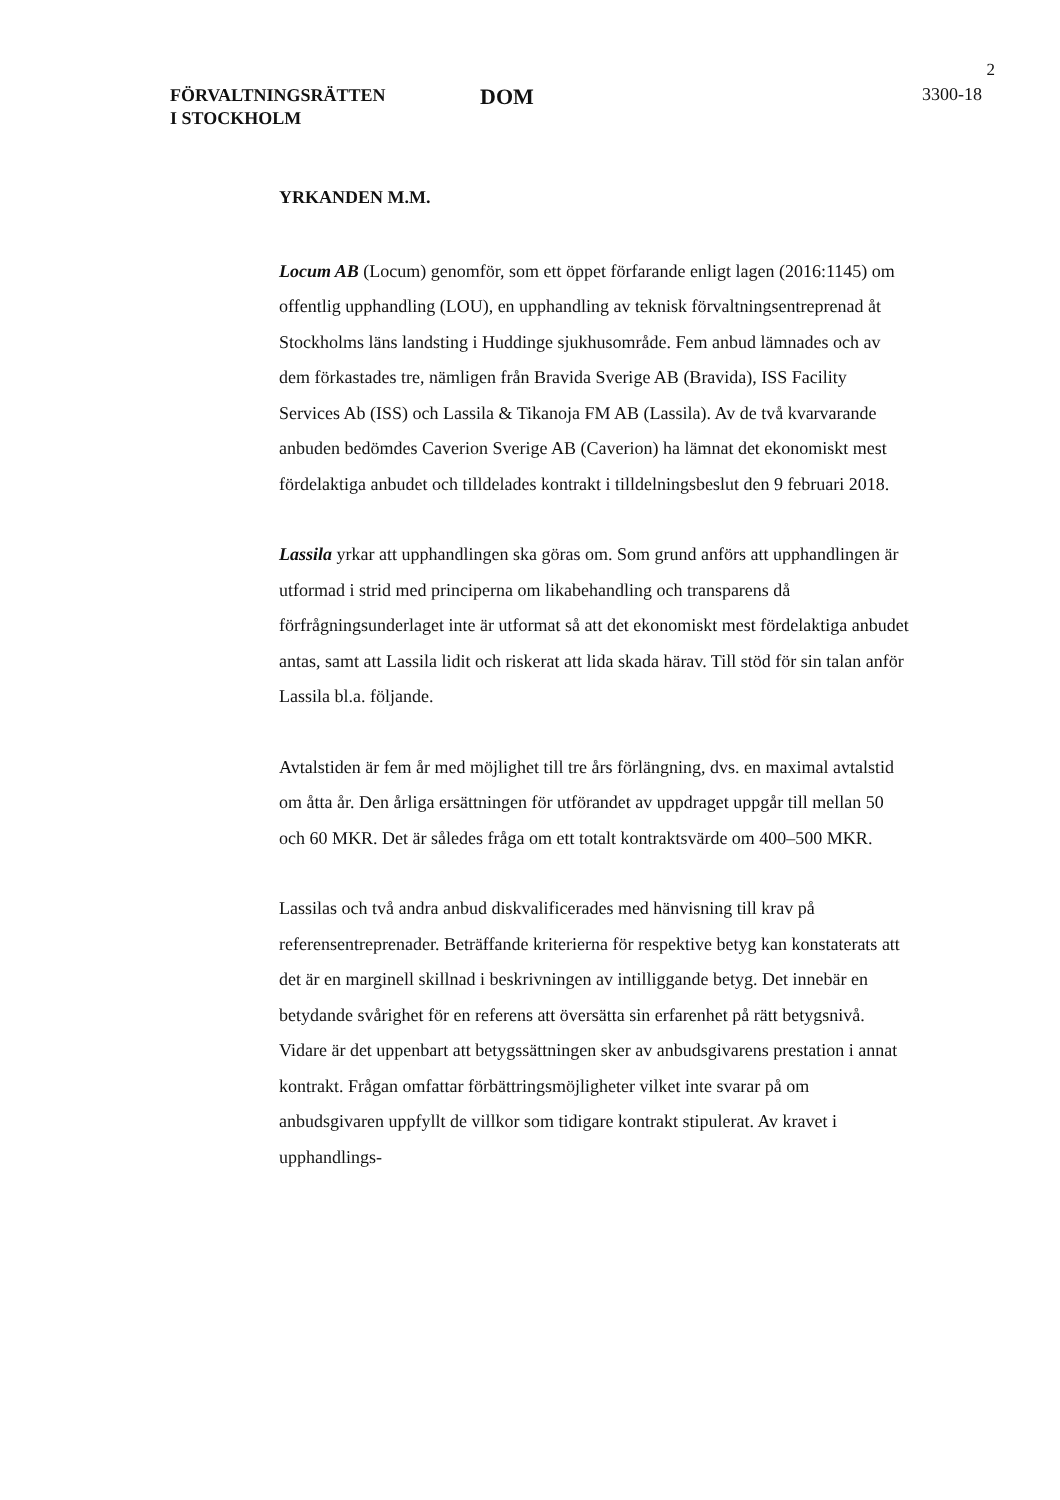2
FÖRVALTNINGSRÄTTEN
I STOCKHOLM
DOM
3300-18
YRKANDEN M.M.
Locum AB (Locum) genomför, som ett öppet förfarande enligt lagen (2016:1145) om offentlig upphandling (LOU), en upphandling av teknisk förvaltningsentreprenad åt Stockholms läns landsting i Huddinge sjukhus­område. Fem anbud lämnades och av dem förkastades tre, nämligen från Bravida Sverige AB (Bravida), ISS Facility Services Ab (ISS) och Lassila & Tikanoja FM AB (Lassila). Av de två kvarvarande anbuden bedömdes Caverion Sverige AB (Caverion) ha lämnat det ekonomiskt mest fördel­aktiga anbudet och tilldelades kontrakt i tilldelningsbeslut den 9 februari 2018.
Lassila yrkar att upphandlingen ska göras om. Som grund anförs att upp­handlingen är utformad i strid med principerna om likabehandling och transparens då förfrågningsunderlaget inte är utformat så att det ekonomiskt mest fördelaktiga anbudet antas, samt att Lassila lidit och riskerat att lida skada härav. Till stöd för sin talan anför Lassila bl.a. följande.
Avtalstiden är fem år med möjlighet till tre års förlängning, dvs. en maximal avtalstid om åtta år. Den årliga ersättningen för utförandet av uppdraget uppgår till mellan 50 och 60 MKR. Det är således fråga om ett totalt kontraktsvärde om 400–500 MKR.
Lassilas och två andra anbud diskvalificerades med hänvisning till krav på referensentreprenader. Beträffande kriterierna för respektive betyg kan konstaterats att det är en marginell skillnad i beskrivningen av intilliggande betyg. Det innebär en betydande svårighet för en referens att översätta sin erfarenhet på rätt betygsnivå. Vidare är det uppenbart att betygssättningen sker av anbudsgivarens prestation i annat kontrakt. Frågan omfattar för­bättringsmöjligheter vilket inte svarar på om anbudsgivaren uppfyllt de villkor som tidigare kontrakt stipulerat. Av kravet i upphandlings-